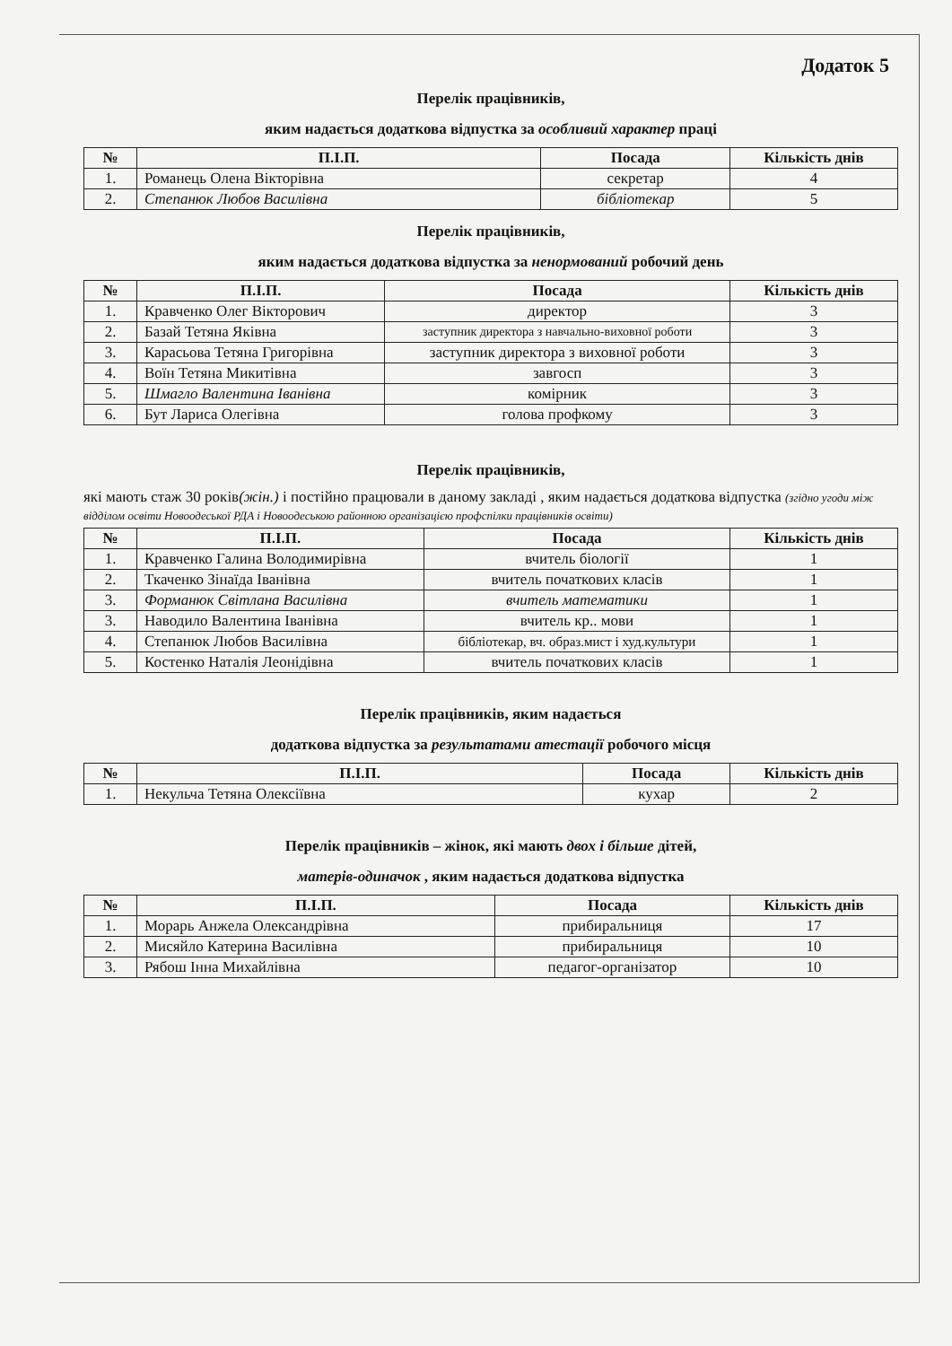Додаток 5
Перелік працівників,
яким надається додаткова відпустка за особливий характер праці
| № | П.І.П. | Посада | Кількість днів |
| --- | --- | --- | --- |
| 1. | Романець Олена Вікторівна | секретар | 4 |
| 2. | Степанюк Любов Василівна | бібліотекар | 5 |
Перелік працівників,
яким надається додаткова відпустка за ненормований робочий день
| № | П.І.П. | Посада | Кількість днів |
| --- | --- | --- | --- |
| 1. | Кравченко Олег Вікторович | директор | 3 |
| 2. | Базай Тетяна Яківна | заступник директора з навчально-виховної роботи | 3 |
| 3. | Карасьова Тетяна Григорівна | заступник директора з виховної роботи | 3 |
| 4. | Воїн Тетяна Микитівна | завгосп | 3 |
| 5. | Шмагло Валентина Іванівна | комірник | 3 |
| 6. | Бут Лариса Олегівна | голова профкому | 3 |
Перелік працівників,
які мають стаж 30 років(жін.) і постійно працювали в даному закладі , яким надається додаткова відпустка (згідно угоди між відділом освіти Новоодеської РДА і Новоодеською районною організацією профспілки працівників освіти)
| № | П.І.П. | Посада | Кількість днів |
| --- | --- | --- | --- |
| 1. | Кравченко Галина Володимирівна | вчитель біології | 1 |
| 2. | Ткаченко Зінаїда Іванівна | вчитель початкових класів | 1 |
| 3. | Форманюк Світлана Василівна | вчитель математики | 1 |
| 3. | Наводило Валентина Іванівна | вчитель кр.. мови | 1 |
| 4. | Степанюк Любов Василівна | бібліотекар, вч. образ.мист і худ.культури | 1 |
| 5. | Костенко Наталія Леонідівна | вчитель початкових класів | 1 |
Перелік працівників, яким надається
додаткова відпустка за результатами атестації робочого місця
| № | П.І.П. | Посада | Кількість днів |
| --- | --- | --- | --- |
| 1. | Некульча Тетяна Олексіївна | кухар | 2 |
Перелік працівників – жінок, які мають двох і більше дітей,
матерів-одиначок , яким надається додаткова відпустка
| № | П.І.П. | Посада | Кількість днів |
| --- | --- | --- | --- |
| 1. | Морарь Анжела Олександрівна | прибиральниця | 17 |
| 2. | Мисяйло Катерина Василівна | прибиральниця | 10 |
| 3. | Рябош Інна Михайлівна | педагог-організатор | 10 |